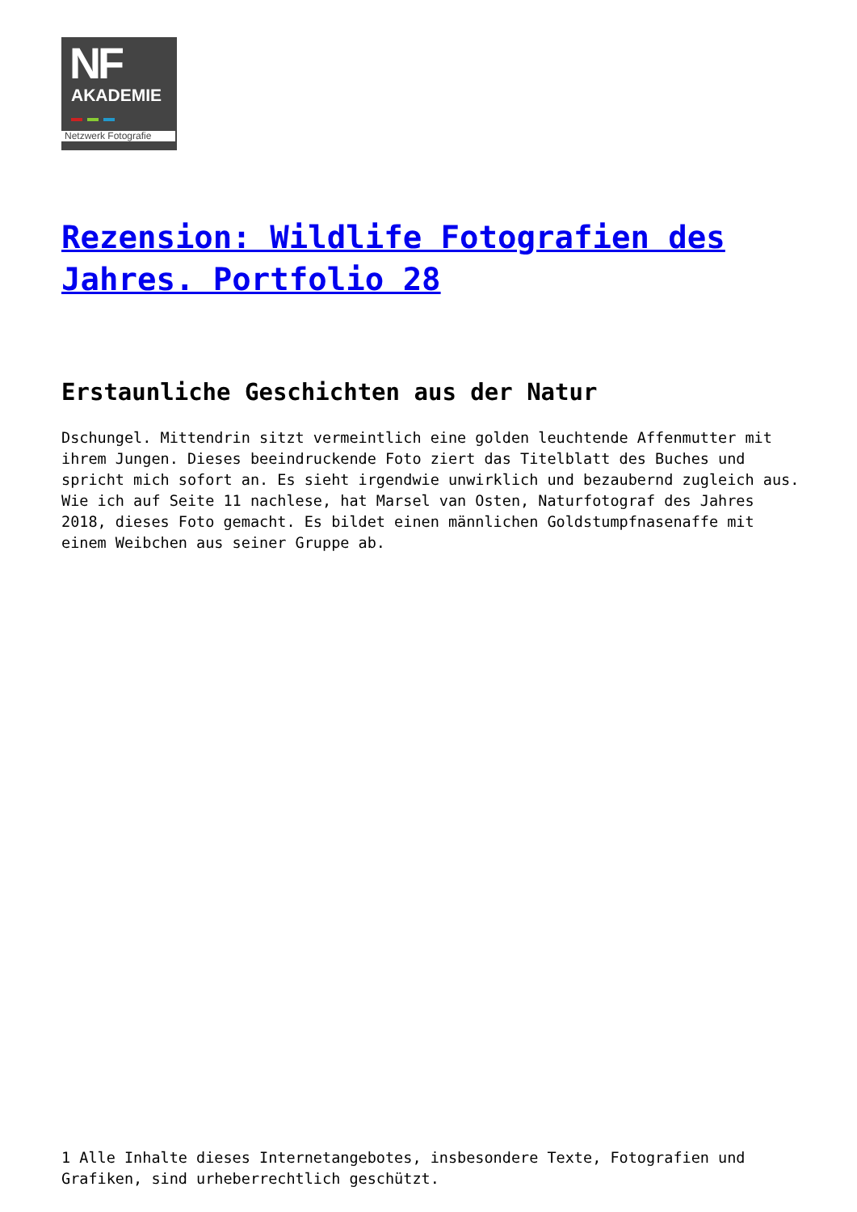NF
AKADEMIE
Netzwerk Fotografie
Rezension: Wildlife Fotografien des Jahres. Portfolio 28
Erstaunliche Geschichten aus der Natur
Dschungel. Mittendrin sitzt vermeintlich eine golden leuchtende Affenmutter mit ihrem Jungen. Dieses beeindruckende Foto ziert das Titelblatt des Buches und spricht mich sofort an. Es sieht irgendwie unwirklich und bezaubernd zugleich aus. Wie ich auf Seite 11 nachlese, hat Marsel van Osten, Naturfotograf des Jahres 2018, dieses Foto gemacht. Es bildet einen männlichen Goldstumpfnasenaffe mit einem Weibchen aus seiner Gruppe ab.
1 Alle Inhalte dieses Internetangebotes, insbesondere Texte, Fotografien und Grafiken, sind urheberrechtlich geschützt.